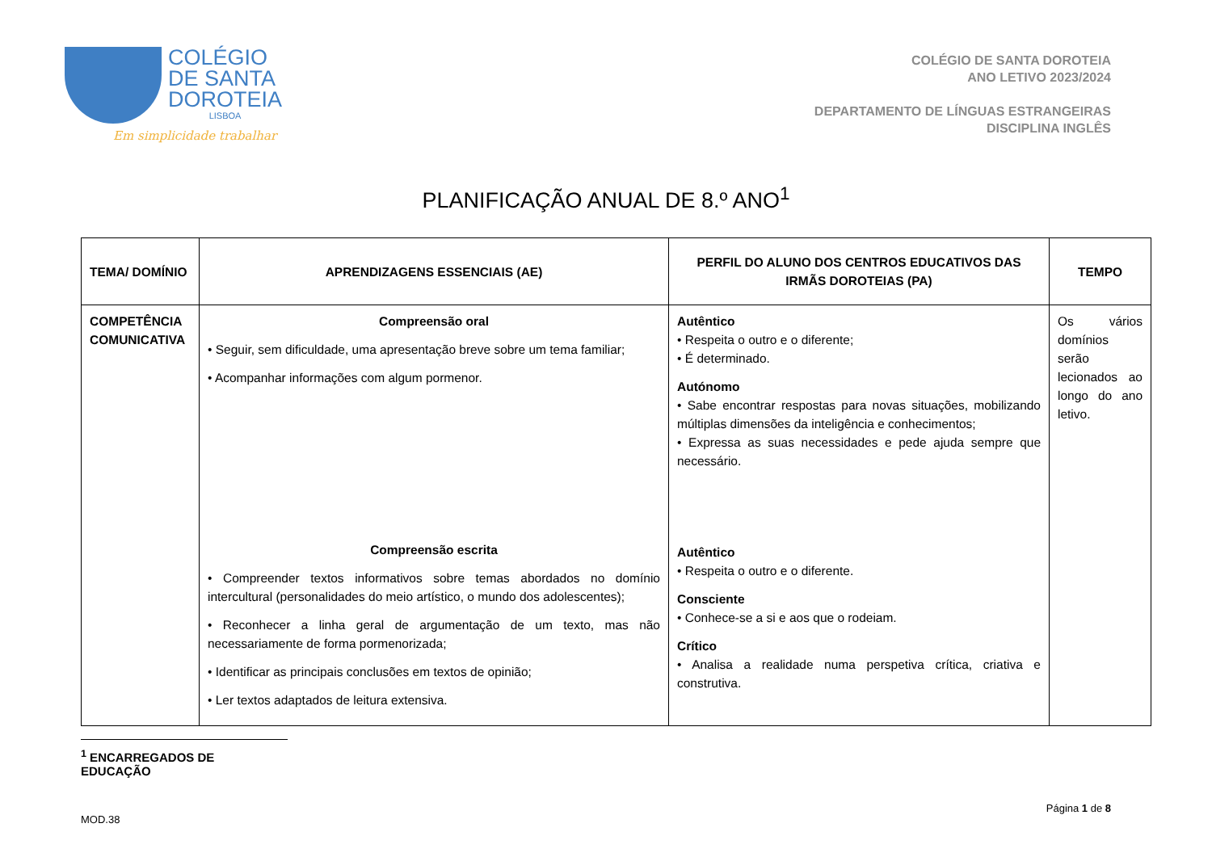COLÉGIO
DE SANTA
DOROTEIA
LISBOA
Em simplicidade trabalhar
COLÉGIO DE SANTA DOROTEIA
ANO LETIVO 2023/2024
DEPARTAMENTO DE LÍNGUAS ESTRANGEIRAS
DISCIPLINA INGLÊS
PLANIFICAÇÃO ANUAL DE 8.º ANO<sup>1</sup>
| TEMA/ DOMÍNIO | APRENDIZAGENS ESSENCIAIS (AE) | PERFIL DO ALUNO DOS CENTROS EDUCATIVOS DAS IRMÃS DOROTEIAS (PA) | TEMPO |
| --- | --- | --- | --- |
| COMPETÊNCIA COMUNICATIVA | Compreensão oral • Seguir, sem dificuldade, uma apresentação breve sobre um tema familiar; • Acompanhar informações com algum pormenor. Compreensão escrita • Compreender textos informativos sobre temas abordados no domínio intercultural (personalidades do meio artístico, o mundo dos adolescentes); • Reconhecer a linha geral de argumentação de um texto, mas não necessariamente de forma pormenorizada; • Identificar as principais conclusões em textos de opinião; • Ler textos adaptados de leitura extensiva. | Autêntico • Respeita o outro e o diferente; • É determinado. Autónomo • Sabe encontrar respostas para novas situações, mobilizando múltiplas dimensões da inteligência e conhecimentos; • Expressa as suas necessidades e pede ajuda sempre que necessário. Autêntico • Respeita o outro e o diferente. Consciente • Conhece-se a si e aos que o rodeiam. Crítico • Analisa a realidade numa perspetiva crítica, criativa e construtiva. | Os vários domínios serão lecionados ao longo do ano letivo. |
<sup>1</sup> ENCARREGADOS DE EDUCAÇÃO
MOD.38 Página 1 de 8